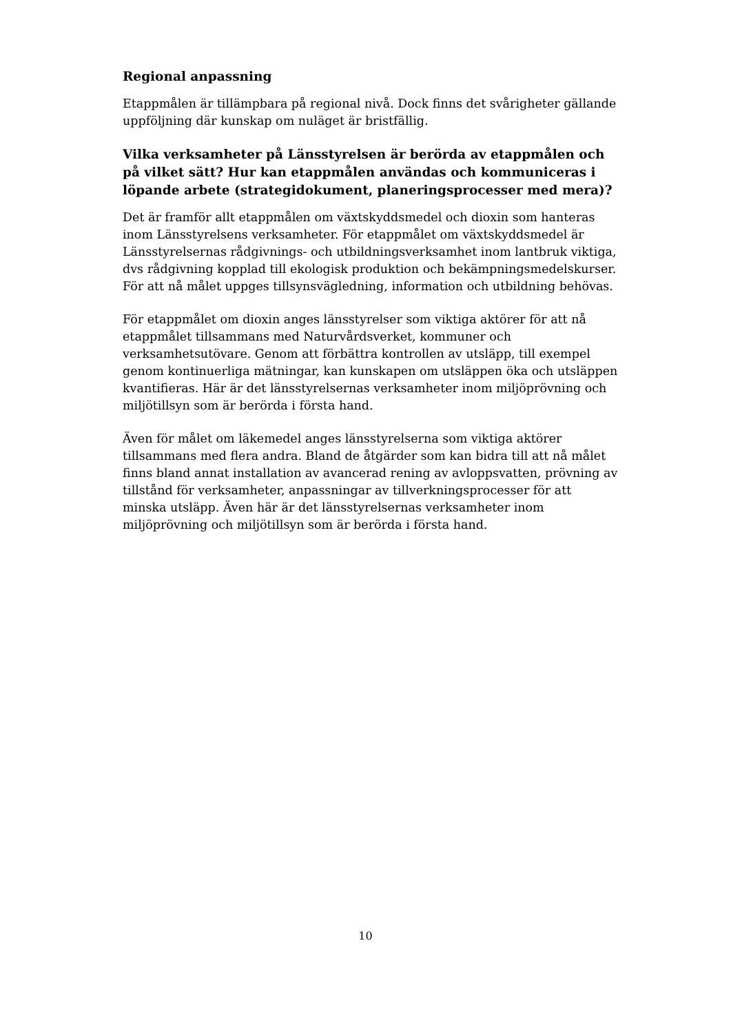Regional anpassning
Etappmålen är tillämpbara på regional nivå. Dock finns det svårigheter gällande uppföljning där kunskap om nuläget är bristfällig.
Vilka verksamheter på Länsstyrelsen är berörda av etappmålen och på vilket sätt? Hur kan etappmålen användas och kommuniceras i löpande arbete (strategidokument, planeringsprocesser med mera)?
Det är framför allt etappmålen om växtskyddsmedel och dioxin som hanteras inom Länsstyrelsens verksamheter. För etappmålet om växtskyddsmedel är Länsstyrelsernas rådgivnings- och utbildningsverksamhet inom lantbruk viktiga, dvs rådgivning kopplad till ekologisk produktion och bekämpningsmedelskurser. För att nå målet uppges tillsynsvägledning, information och utbildning behövas.
För etappmålet om dioxin anges länsstyrelser som viktiga aktörer för att nå etappmålet tillsammans med Naturvårdsverket, kommuner och verksamhetsutövare. Genom att förbättra kontrollen av utsläpp, till exempel genom kontinuerliga mätningar, kan kunskapen om utsläppen öka och utsläppen kvantifieras. Här är det länsstyrelsernas verksamheter inom miljöprövning och miljötillsyn som är berörda i första hand.
Även för målet om läkemedel anges länsstyrelserna som viktiga aktörer tillsammans med flera andra. Bland de åtgärder som kan bidra till att nå målet finns bland annat installation av avancerad rening av avloppsvatten, prövning av tillstånd för verksamheter, anpassningar av tillverkningsprocesser för att minska utsläpp. Även här är det länsstyrelsernas verksamheter inom miljöprövning och miljötillsyn som är berörda i första hand.
10